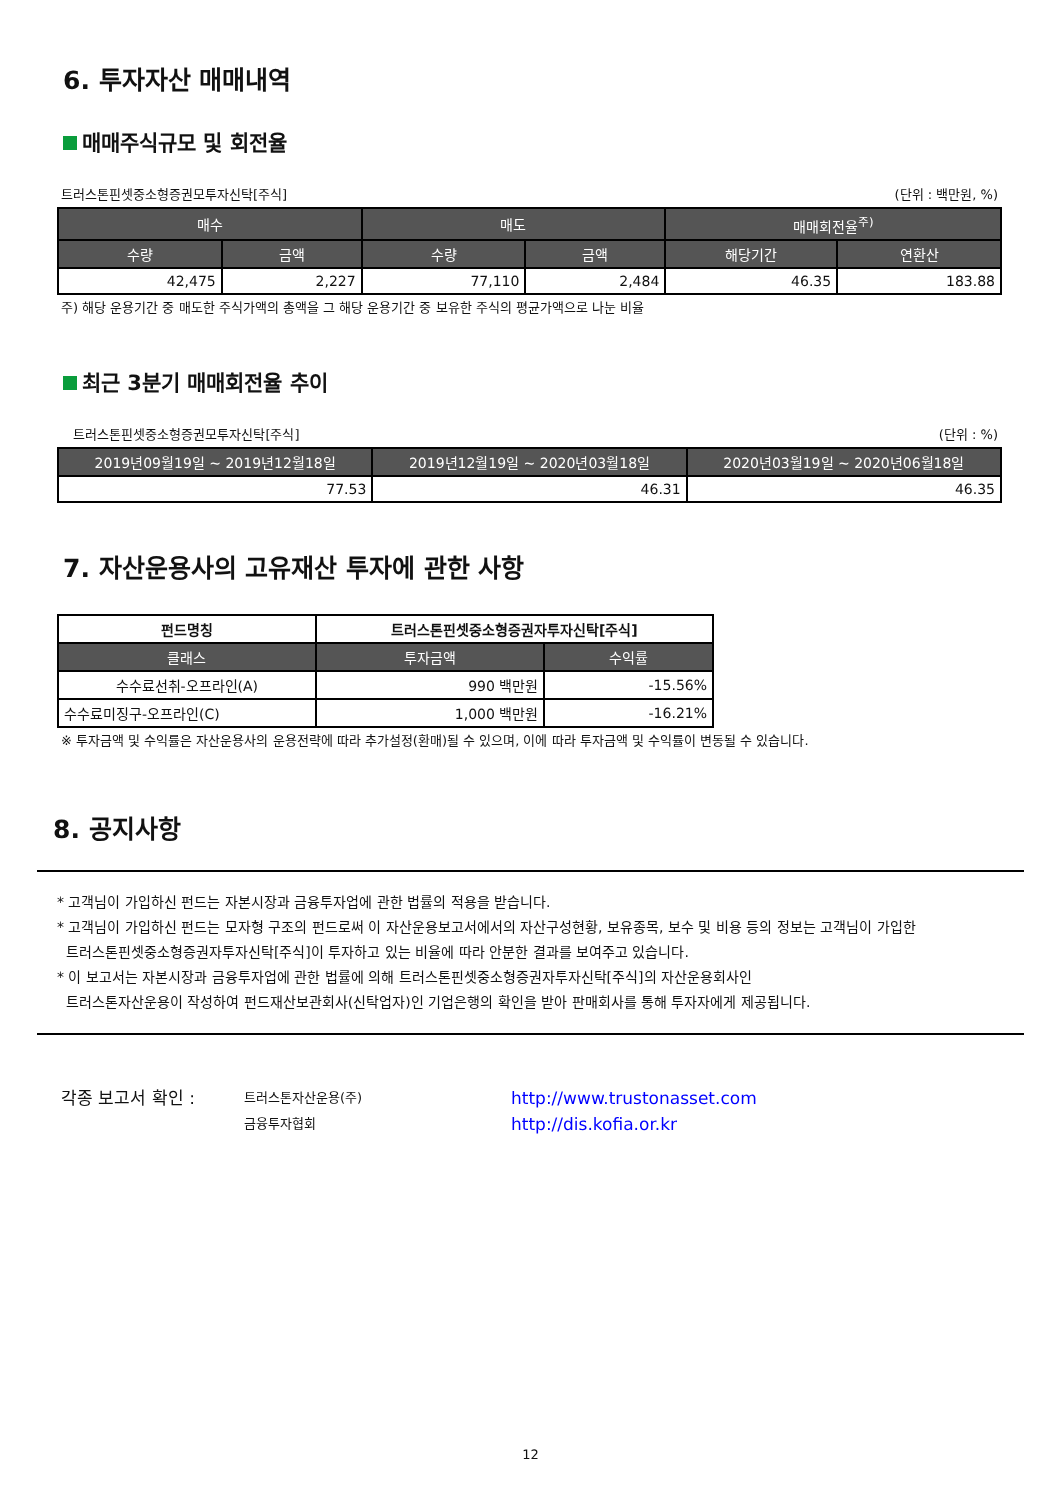6. 투자자산 매매내역
매매주식규모 및 회전율
트러스톤핀셋중소형증권모투자신탁[주식] (단위 : 백만원, %)
| 매수 | | 매도 | | 매매회전율<sup>주)</sup> | |
| --- | --- | --- | --- | --- | --- |
| 수량 | 금액 | 수량 | 금액 | 해당기간 | 연환산 |
| 42,475 | 2,227 | 77,110 | 2,484 | 46.35 | 183.88 |
주) 해당 운용기간 중 매도한 주식가액의 총액을 그 해당 운용기간 중 보유한 주식의 평균가액으로 나눈 비율
최근 3분기 매매회전율 추이
트러스톤핀셋중소형증권모투자신탁[주식] (단위 : %)
| 2019년09월19일 ~ 2019년12월18일 | 2019년12월19일 ~ 2020년03월18일 | 2020년03월19일 ~ 2020년06월18일 |
| --- | --- | --- |
| 77.53 | 46.31 | 46.35 |
7. 자산운용사의 고유재산 투자에 관한 사항
| 펀드명칭 | 트러스톤핀셋중소형증권자투자신탁[주식] | |
| 클래스 | 투자금액 | 수익률 |
| 수수료선취-오프라인(A) | 990 백만원 | -15.56% |
| 수수료미징구-오프라인(C) | 1,000 백만원 | -16.21% |
※ 투자금액 및 수익률은 자산운용사의 운용전략에 따라 추가설정(환매)될 수 있으며, 이에 따라 투자금액 및 수익률이 변동될 수 있습니다.
8. 공지사항
* 고객님이 가입하신 펀드는 자본시장과 금융투자업에 관한 법률의 적용을 받습니다.
* 고객님이 가입하신 펀드는 모자형 구조의 펀드로써 이 자산운용보고서에서의 자산구성현황, 보유종목, 보수 및 비용 등의 정보는 고객님이 가입한
트러스톤핀셋중소형증권자투자신탁[주식]이 투자하고 있는 비율에 따라 안분한 결과를 보여주고 있습니다.
* 이 보고서는 자본시장과 금융투자업에 관한 법률에 의해 트러스톤핀셋중소형증권자투자신탁[주식]의 자산운용회사인
트러스톤자산운용이 작성하여 펀드재산보관회사(신탁업자)인 기업은행의 확인을 받아 판매회사를 통해 투자자에게 제공됩니다.
각종 보고서 확인 :
트러스톤자산운용(주)
금융투자협회
http://www.trustonasset.com
http://dis.kofia.or.kr
12